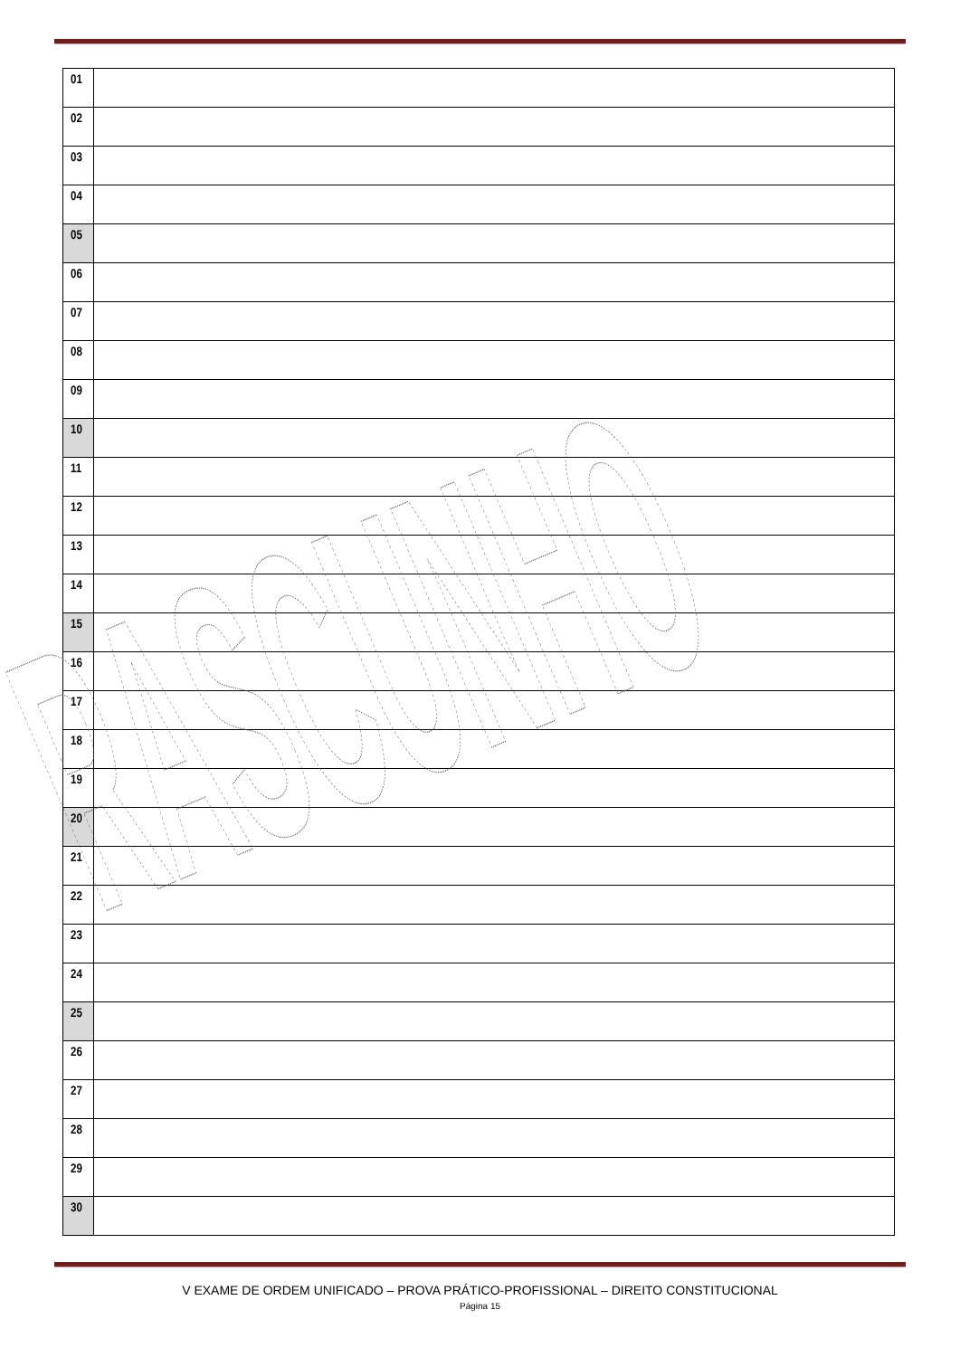| 01 | |
| 02 | |
| 03 | |
| 04 | |
| 05 | |
| 06 | |
| 07 | |
| 08 | |
| 09 | |
| 10 | |
| 11 | |
| 12 | |
| 13 | |
| 14 | |
| 15 | |
| 16 | |
| 17 | |
| 18 | |
| 19 | |
| 20 | |
| 21 | |
| 22 | |
| 23 | |
| 24 | |
| 25 | |
| 26 | |
| 27 | |
| 28 | |
| 29 | |
| 30 | |
RASCUNHO
V EXAME DE ORDEM UNIFICADO – PROVA PRÁTICO-PROFISSIONAL – DIREITO CONSTITUCIONAL
Página 15